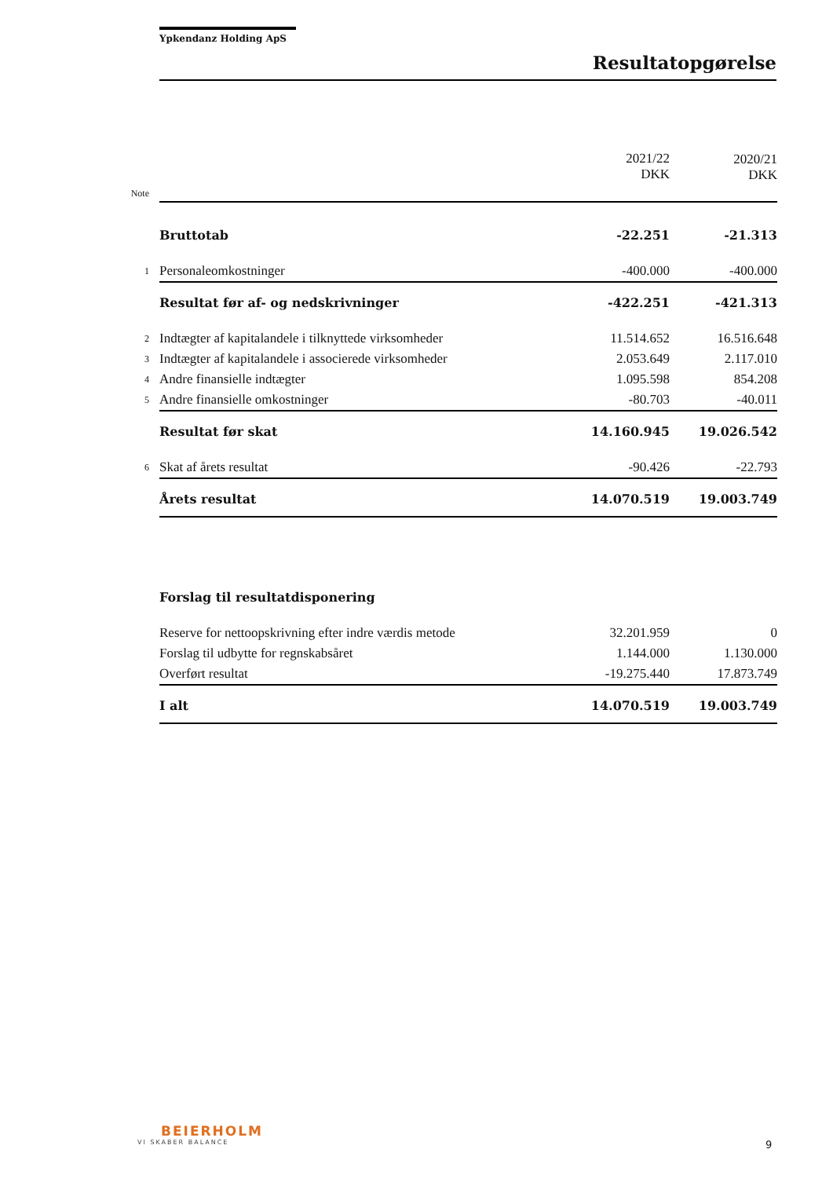Ypkendanz Holding ApS
Resultatopgørelse
| | | 2021/22 DKK | 2020/21 DKK |
| Note | | | |
| | Bruttotab | -22.251 | -21.313 |
| 1 | Personaleomkostninger | -400.000 | -400.000 |
| | Resultat før af- og nedskrivninger | -422.251 | -421.313 |
| 2 | Indtægter af kapitalandele i tilknyttede virksomheder | 11.514.652 | 16.516.648 |
| 3 | Indtægter af kapitalandele i associerede virksomheder | 2.053.649 | 2.117.010 |
| 4 | Andre finansielle indtægter | 1.095.598 | 854.208 |
| 5 | Andre finansielle omkostninger | -80.703 | -40.011 |
| | Resultat før skat | 14.160.945 | 19.026.542 |
| 6 | Skat af årets resultat | -90.426 | -22.793 |
| | Årets resultat | 14.070.519 | 19.003.749 |
| | Forslag til resultatdisponering | | |
| | Reserve for nettoopskrivning efter indre værdis metode | 32.201.959 | 0 |
| | Forslag til udbytte for regnskabsåret | 1.144.000 | 1.130.000 |
| | Overført resultat | -19.275.440 | 17.873.749 |
| | I alt | 14.070.519 | 19.003.749 |
BEIERHOLM
VI SKABER BALANCE
9